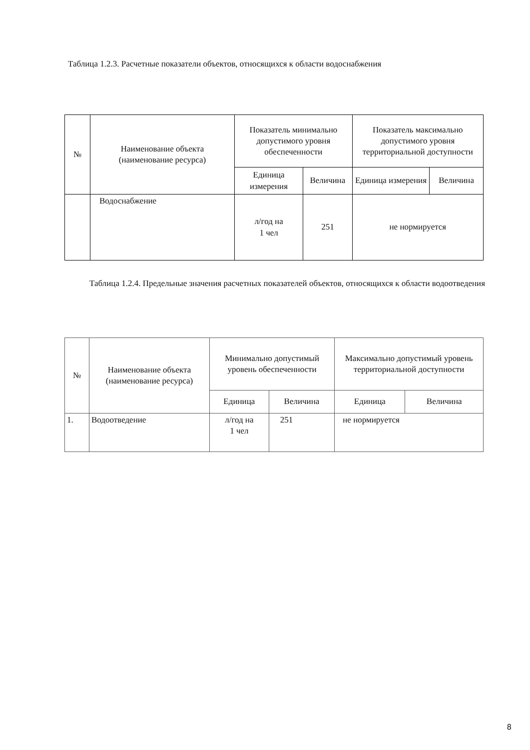Таблица 1.2.3. Расчетные показатели объектов, относящихся к области водоснабжения
| № | Наименование объекта (наименование ресурса) | Показатель минимально допустимого уровня обеспеченности | | Показатель максимально допустимого уровня территориальной доступности | |
| --- | --- | --- | --- | --- | --- |
| | | Единица измерения | Величина | Единица измерения | Величина |
| | Водоснабжение | л/год на 1 чел | 251 | не нормируется | |
Таблица 1.2.4. Предельные значения расчетных показателей объектов, относящихся к области водоотведения
| № | Наименование объекта (наименование ресурса) | Минимально допустимый уровень обеспеченности | | Максимально допустимый уровень территориальной доступности | |
| --- | --- | --- | --- | --- | --- |
| | | Единица | Величина | Единица | Величина |
| 1. | Водоотведение | л/год на 1 чел | 251 | не нормируется | |
8